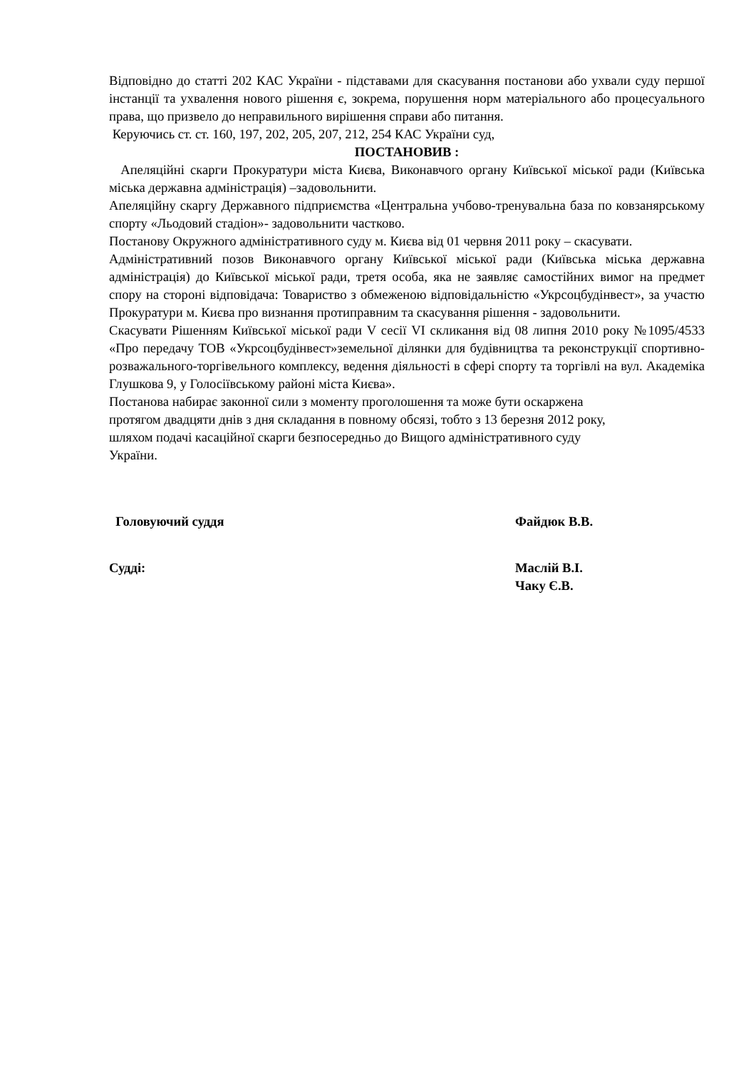Відповідно до статті 202 КАС України - підставами для скасування постанови або ухвали суду першої інстанції та ухвалення нового рішення є, зокрема, порушення норм матеріального або процесуального права, що призвело до неправильного вирішення справи або питання.
Керуючись ст. ст. 160, 197, 202, 205, 207, 212, 254 КАС України суд,
ПОСТАНОВИВ :
Апеляційні скарги Прокуратури міста Києва, Виконавчого органу Київської міської ради (Київська міська державна адміністрація) –задовольнити.
Апеляційну скаргу Державного підприємства «Центральна учбово-тренувальна база по ковзанярському спорту «Льодовий стадіон»- задовольнити частково.
Постанову Окружного адміністративного суду м. Києва від 01 червня 2011 року – скасувати.
Адміністративний позов Виконавчого органу Київської міської ради (Київська міська державна адміністрація) до Київської міської ради, третя особа, яка не заявляє самостійних вимог на предмет спору на стороні відповідача: Товариство з обмеженою відповідальністю «Укрсоцбудінвест», за участю Прокуратури м. Києва про визнання протиправним та скасування рішення - задовольнити.
Скасувати Рішенням Київської міської ради V сесії VI скликання від 08 липня 2010 року №1095/4533 «Про передачу ТОВ «Укрсоцбудінвест»земельної ділянки для будівництва та реконструкції спортивно-розважального-торгівельного комплексу, ведення діяльності в сфері спорту та торгівлі на вул. Академіка Глушкова 9, у Голосіївському районі міста Києва».
Постанова набирає законної сили з моменту проголошення та може бути оскаржена
протягом двадцяти днів з дня складання в повному обсязі, тобто з 13 березня 2012 року,
шляхом подачі касаційної скарги безпосередньо до Вищого адміністративного суду
України.
Головуючий суддя Файдюк В.В.
Судді: Маслій В.І.
Чаку Є.В.